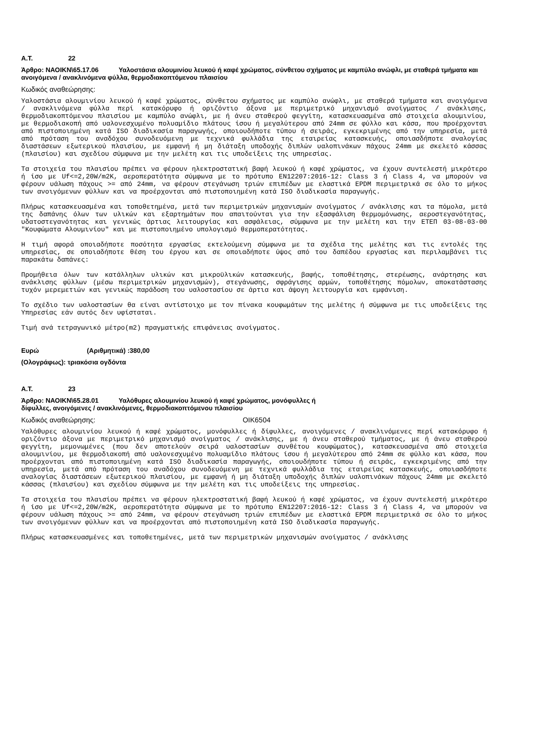Α.Τ. 22
Άρθρο: ΝΑΟΙΚΝ\65.17.06 Υαλοστάσια αλουμινίου λευκού ή καφέ χρώματος, σύνθετου σχήματος με καμπύλο ανώφλι, με σταθερά τμήματα και ανοιγόμενα / ανακλινόμενα φύλλα, θερμοδιακοπτόμενου πλαισίου
Κωδικός αναθεώρησης:
Υαλοστάσια αλουμινίου λευκού ή καφέ χρώματος, σύνθετου σχήματος με καμπύλο ανώφλι, με σταθερά τμήματα και ανοιγόμενα / ανακλινόμενα φύλλα περί κατακόρυφο ή οριζόντιο άξονα με περιμετρικό μηχανισμό ανοίγματος / ανάκλισης, θερμοδιακοπτόμενου πλαισίου με καμπύλο ανώφλι, με ή άνευ σταθερού φεγγίτη, κατασκευασμένα από στοιχεία αλουμινίου, με θερμοδιακοπή από υαλονεσχυμένο πολυαμίδιο πλάτους ίσου ή μεγαλύτερου από 24mm σε φύλλο και κάσα, που προέρχονται από πιστοποιημένη κατά ISO διαδικασία παραγωγής, οποιουδήποτε τύπου ή σειράς, εγκεκριμένης από την υπηρεσία, μετά από πρόταση του αναδόχου συνοδευόμενη με τεχνικά φυλλάδια της εταιρείας κατασκευής, οποιασδήποτε αναλογίας διαστάσεων εξωτερικού πλαισίου, με εμφανή ή μη διάταξη υποδοχής διπλών υαλοπινάκων πάχους 24mm με σκελετό κάσσας (πλαισίου) και σχεδίου σύμφωνα με την μελέτη και τις υποδείξεις της υπηρεσίας.
Τα στοιχεία του πλαισίου πρέπει να φέρουν ηλεκτροστατική βαφή λευκού ή καφέ χρώματος, να έχουν συντελεστή μικρότερο ή ίσο με Uf<=2,20W/m2K, αεροπερατότητα σύμφωνα με το πρότυπο EN12207:2016-12: Class 3 ή Class 4, να μπορούν να φέρουν υάλωση πάχους >= από 24mm, να φέρουν στεγάνωση τριών επιπέδων με ελαστικά EPDM περιμετρικά σε όλο το μήκος των ανοιγόμενων φύλλων και να προέρχονται από πιστοποιημένη κατά ISO διαδικασία παραγωγής.
Πλήρως κατασκευασμένα και τοποθετημένα, μετά των περιμετρικών μηχανισμών ανοίγματος / ανάκλισης και τα πόμολα, μετά της δαπάνης όλων των υλικών και εξαρτημάτων που απαιτούνται για την εξασφάλιση θερμομόνωσης, αεροστεγανότητας, υδατοστεγανότητας και γενικώς άρτιας λειτουργίας και ασφάλειας, σύμφωνα με την μελέτη και την ΕΤΕΠ 03-08-03-00 "Κουφώματα Αλουμινίου" και με πιστοποιημένο υπολογισμό θερμοπερατότητας.
Η τιμή αφορά οποιαδήποτε ποσότητα εργασίας εκτελούμενη σύμφωνα με τα σχέδια της μελέτης και τις εντολές της υπηρεσίας, σε οποιαδήποτε θέση του έργου και σε οποιαδήποτε ύψος από του δαπέδου εργασίας και περιλαμβάνει τις παρακάτω δαπάνες:
Προμήθεια όλων των κατάλληλων υλικών και μικροϋλικών κατασκευής, βαφής, τοποθέτησης, στερέωσης, ανάρτησης και ανάκλισης φύλλων (μέσω περιμετρικών μηχανισμών), στεγάνωσης, σφράγισης αρμών, τοποθέτησης πόμολων, αποκατάστασης τυχόν μερεμετιών και γενικώς παράδοση του υαλοστασίου σε άρτια και άψογη λειτουργία και εμφάνιση.
Το σχέδιο των υαλοστασίων θα είναι αντίστοιχο με τον πίνακα κουφωμάτων της μελέτης ή σύμφωνα με τις υποδείξεις της Υπηρεσίας εάν αυτός δεν υφίσταται.
Τιμή ανά τετραγωνικό μέτρο(m2) πραγματικής επιφάνειας ανοίγματος.
Ευρώ (Αριθμητικά) :380,00
(Ολογράφως): τριακόσια ογδόντα
Α.Τ. 23
Άρθρο: ΝΑΟΙΚΝ\65.28.01 Υαλόθυρες αλουμινίου λευκού ή καφέ χρώματος, μονόφυλλες ή
δίφυλλες, ανοιγόμενες / ανακλινόμενες, θερμοδιακοπτόμενου πλαισίου
Κωδικός αναθεώρησης: ΟΙΚ6504
Υαλόθυρες αλουμινίου λευκού ή καφέ χρώματος, μονόφυλλες ή δίφυλλες, ανοιγόμενες / ανακλινόμενες περί κατακόρυφο ή οριζόντιο άξονα με περιμετρικό μηχανισμό ανοίγματος / ανάκλισης, με ή άνευ σταθερού τμήματος, με ή άνευ σταθερού φεγγίτη, μεμονωμένες (που δεν αποτελούν σειρά υαλοστασίων συνθέτου κουφώματος), κατασκευασμένα από στοιχεία αλουμινίου, με θερμοδιακοπή από υαλονεσχυμένο πολυαμίδιο πλάτους ίσου ή μεγαλύτερου από 24mm σε φύλλο και κάσα, που προέρχονται από πιστοποιημένη κατά ISO διαδικασία παραγωγής, οποιουδήποτε τύπου ή σειράς, εγκεκριμένης από την υπηρεσία, μετά από πρόταση του αναδόχου συνοδευόμενη με τεχνικά φυλλάδια της εταιρείας κατασκευής, οποιασδήποτε αναλογίας διαστάσεων εξωτερικού πλαισίου, με εμφανή ή μη διάταξη υποδοχής διπλών υαλοπινάκων πάχους 24mm με σκελετό κάσσας (πλαισίου) και σχεδίου σύμφωνα με την μελέτη και τις υποδείξεις της υπηρεσίας.
Τα στοιχεία του πλαισίου πρέπει να φέρουν ηλεκτροστατική βαφή λευκού ή καφέ χρώματος, να έχουν συντελεστή μικρότερο ή ίσο με Uf<=2,20W/m2K, αεροπερατότητα σύμφωνα με το πρότυπο EN12207:2016-12: Class 3 ή Class 4, να μπορούν να φέρουν υάλωση πάχους >= από 24mm, να φέρουν στεγάνωση τριών επιπέδων με ελαστικά EPDM περιμετρικά σε όλο το μήκος των ανοιγόμενων φύλλων και να προέρχονται από πιστοποιημένη κατά ISO διαδικασία παραγωγής.
Πλήρως κατασκευασμένες και τοποθετημένες, μετά των περιμετρικών μηχανισμών ανοίγματος / ανάκλισης